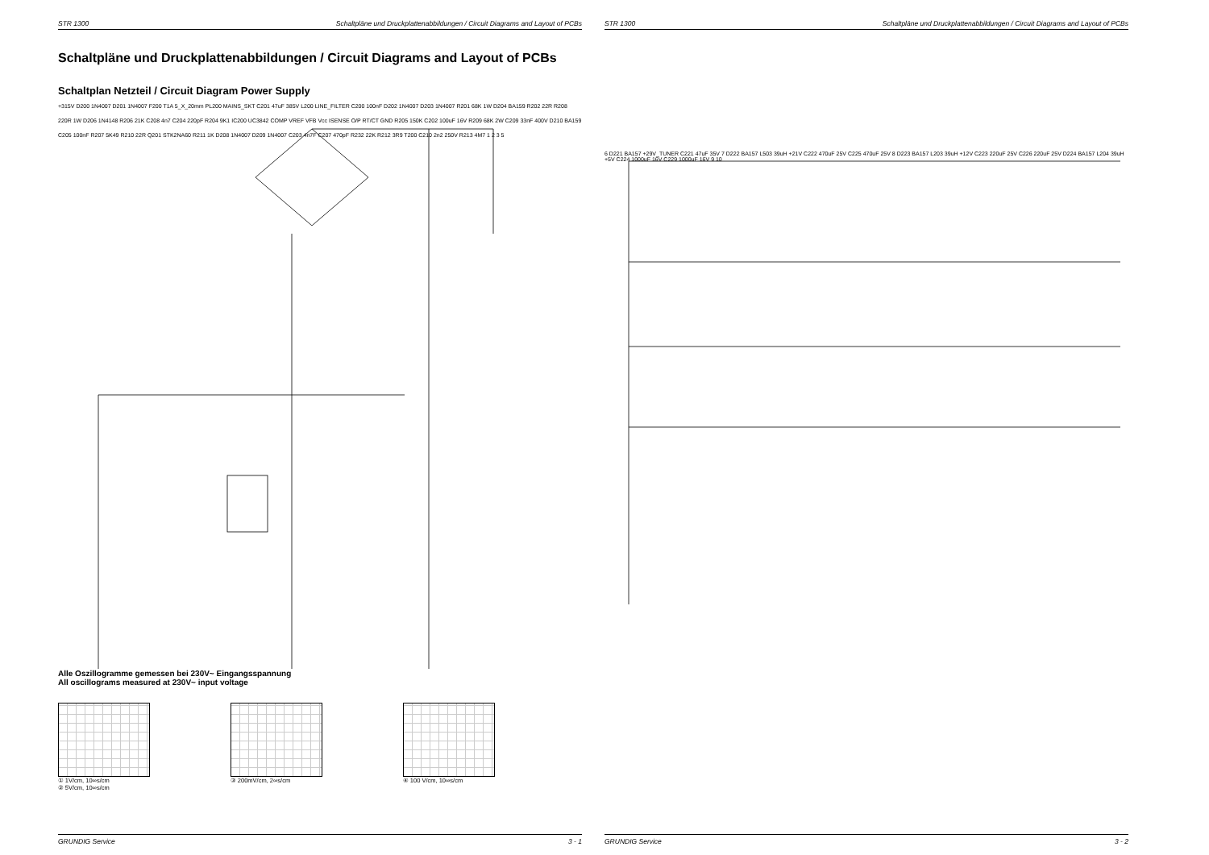STR 1300 Schaltpläne und Druckplattenabbildungen / Circuit Diagrams and Layout of PCBs
Schaltpläne und Druckplattenabbildungen / Circuit Diagrams and Layout of PCBs
Schaltplan Netzteil / Circuit Diagram Power Supply
+315V D200 1N4007 D201 1N4007 F200 T1A 5_X_20mm PL200 MAINS_SKT C201 47uF 385V L200 LINE_FILTER C200 100nF D202 1N4007 D203 1N4007 R201 68K 1W D204 BA159 R202 22R R208 220R 1W D206 1N4148 R206 21K C208 4n7 C204 220pF R204 9K1 IC200 UC3842 COMP VREF VFB Vcc ISENSE O/P RT/CT GND R205 150K C202 100uF 16V R209 68K 2W C209 33nF 400V D210 BA159 C205 100nF R207 5K49 R210 22R Q201 STK2NA60 R211 1K D208 1N4007 D209 1N4007 C203 4n7F C207 470pF R232 22K R212 3R9 T200 C210 2n2 250V R213 4M7 1 2 3 5
Alle Oszillogramme gemessen bei 230V~ Eingangsspannung
All oscillograms measured at 230V~ input voltage
① 1V/cm, 10∞s/cm
② 5V/cm, 10∞s/cm
③ 200mV/cm, 2∞s/cm ④ 100 V/cm, 10∞s/cm
GRUNDIG Service 3 - 1
STR 1300 Schaltpläne und Druckplattenabbildungen / Circuit Diagrams and Layout of PCBs
6 D221 BA157 +29V_TUNER C221 47uF 35V 7 D222 BA157 L503 39uH +21V C222 470uF 25V C225 470uF 25V 8 D223 BA157 L203 39uH +12V C223 220uF 25V C226 220uF 25V D224 BA157 L204 39uH +5V C224 1000uF 16V C229 1000uF 16V 9 10
GRUNDIG Service 3 - 2